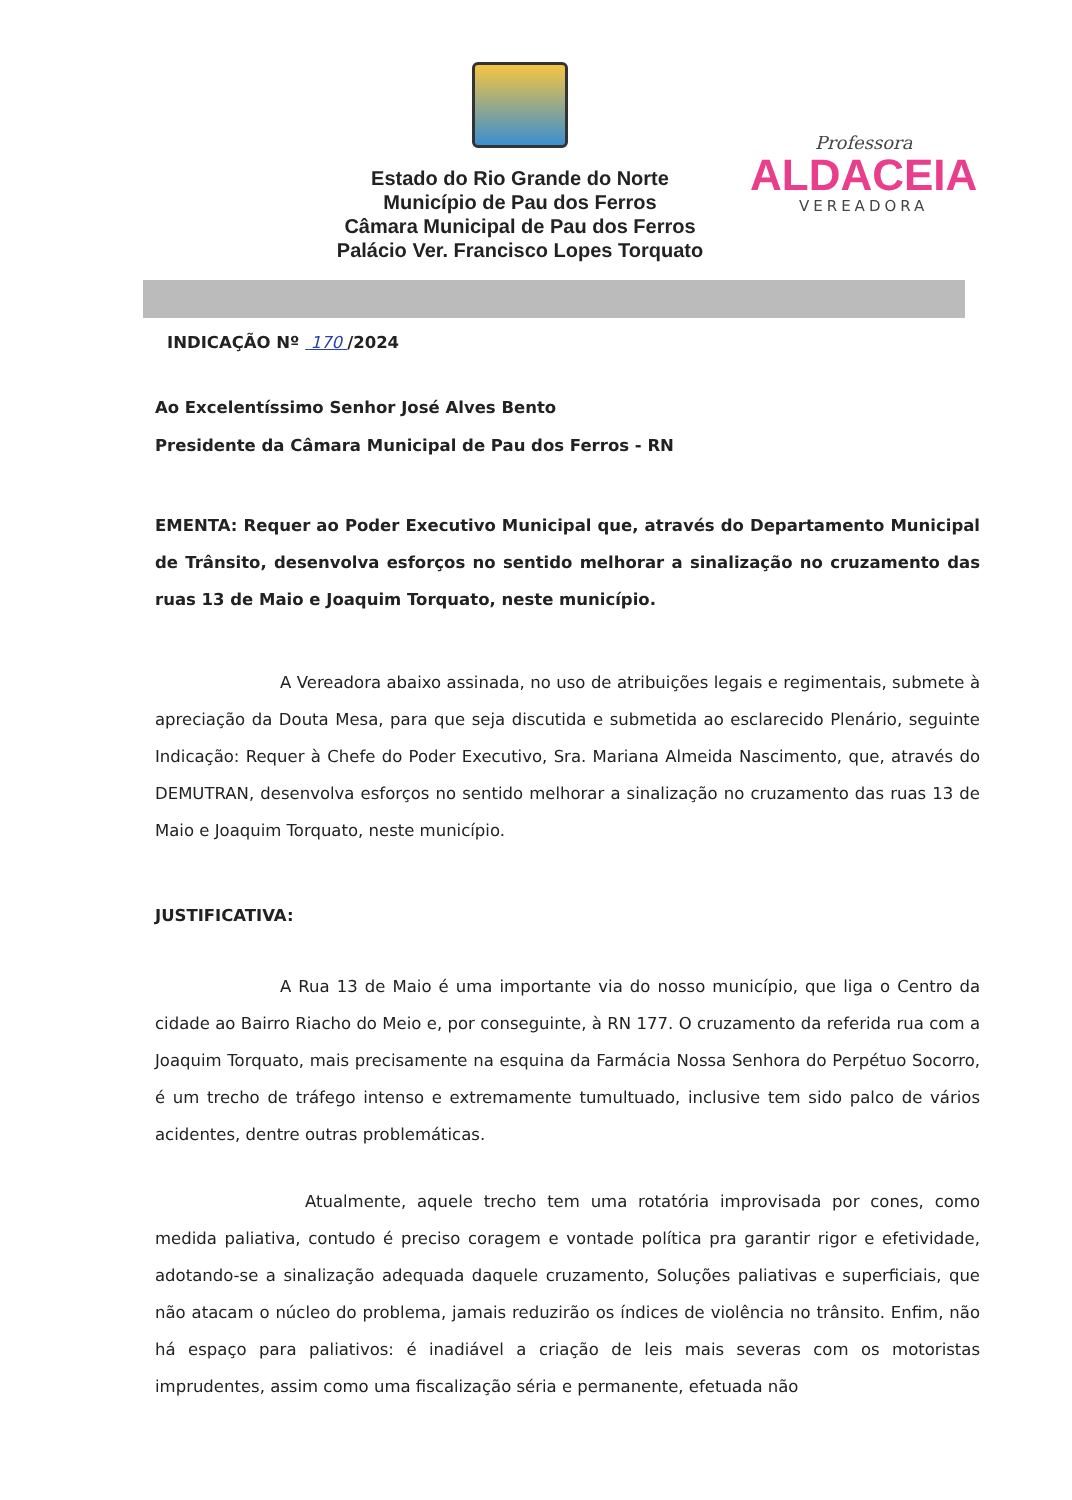Estado do Rio Grande do Norte
Município de Pau dos Ferros
Câmara Municipal de Pau dos Ferros
Palácio Ver. Francisco Lopes Torquato
Professora
ALDACEIA
VEREADORA
INDICAÇÃO Nº 170 /2024
Ao Excelentíssimo Senhor José Alves Bento
Presidente da Câmara Municipal de Pau dos Ferros - RN
EMENTA: Requer ao Poder Executivo Municipal que, através do Departamento Municipal de Trânsito, desenvolva esforços no sentido melhorar a sinalização no cruzamento das ruas 13 de Maio e Joaquim Torquato, neste município.
A Vereadora abaixo assinada, no uso de atribuições legais e regimentais, submete à apreciação da Douta Mesa, para que seja discutida e submetida ao esclarecido Plenário, seguinte Indicação: Requer à Chefe do Poder Executivo, Sra. Mariana Almeida Nascimento, que, através do DEMUTRAN, desenvolva esforços no sentido melhorar a sinalização no cruzamento das ruas 13 de Maio e Joaquim Torquato, neste município.
JUSTIFICATIVA:
A Rua 13 de Maio é uma importante via do nosso município, que liga o Centro da cidade ao Bairro Riacho do Meio e, por conseguinte, à RN 177. O cruzamento da referida rua com a Joaquim Torquato, mais precisamente na esquina da Farmácia Nossa Senhora do Perpétuo Socorro, é um trecho de tráfego intenso e extremamente tumultuado, inclusive tem sido palco de vários acidentes, dentre outras problemáticas.
Atualmente, aquele trecho tem uma rotatória improvisada por cones, como medida paliativa, contudo é preciso coragem e vontade política pra garantir rigor e efetividade, adotando-se a sinalização adequada daquele cruzamento, Soluções paliativas e superficiais, que não atacam o núcleo do problema, jamais reduzirão os índices de violência no trânsito. Enfim, não há espaço para paliativos: é inadiável a criação de leis mais severas com os motoristas imprudentes, assim como uma fiscalização séria e permanente, efetuada não